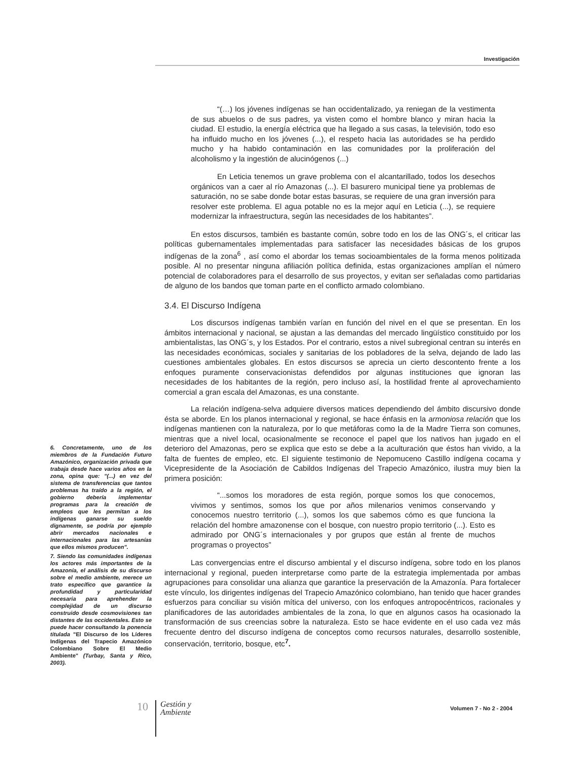Investigación
6. Concretamente, uno de los miembros de la Fundación Futuro Amazónico, organización privada que trabaja desde hace varios años en la zona, opina que: "(...) en vez del sistema de transferencias que tantos problemas ha traído a la región, el gobierno debería implementar programas para la creación de empleos que les permitan a los indígenas ganarse su sueldo dignamente, se podría por ejemplo abrir mercados nacionales e internacionales para las artesanías que ellos mismos producen".
7. Siendo las comunidades indígenas los actores más importantes de la Amazonía, el análisis de su discurso sobre el medio ambiente, merece un trato específico que garantice la profundidad y particularidad necesaria para aprehender la complejidad de un discurso construido desde cosmovisiones tan distantes de las occidentales. Esto se puede hacer consultando la ponencia titulada "El Discurso de los Líderes Indígenas del Trapecio Amazónico Colombiano Sobre El Medio Ambiente" (Turbay, Santa y Rico, 2003).
“(…) los jóvenes indígenas se han occidentalizado, ya reniegan de la vestimenta de sus abuelos o de sus padres, ya visten como el hombre blanco y miran hacia la ciudad. El estudio, la energía eléctrica que ha llegado a sus casas, la televisión, todo eso ha influido mucho en los jóvenes (...), el respeto hacia las autoridades se ha perdido mucho y ha habido contaminación en las comunidades por la proliferación del alcoholismo y la ingestión de alucinógenos (...)
En Leticia tenemos un grave problema con el alcantarillado, todos los desechos orgánicos van a caer al río Amazonas (...). El basurero municipal tiene ya problemas de saturación, no se sabe donde botar estas basuras, se requiere de una gran inversión para resolver este problema. El agua potable no es la mejor aquí en Leticia (...), se requiere modernizar la infraestructura, según las necesidades de los habitantes”.
En estos discursos, también es bastante común, sobre todo en los de las ONG´s, el criticar las políticas gubernamentales implementadas para satisfacer las necesidades básicas de los grupos indígenas de la zona<sup>6</sup> , así como el abordar los temas socioambientales de la forma menos politizada posible. Al no presentar ninguna afiliación política definida, estas organizaciones amplían el número potencial de colaboradores para el desarrollo de sus proyectos, y evitan ser señaladas como partidarias de alguno de los bandos que toman parte en el conflicto armado colombiano.
3.4. El Discurso Indígena
Los discursos indígenas también varían en función del nivel en el que se presentan. En los ámbitos internacional y nacional, se ajustan a las demandas del mercado lingüístico constituido por los ambientalistas, las ONG´s, y los Estados. Por el contrario, estos a nivel subregional centran su interés en las necesidades económicas, sociales y sanitarias de los pobladores de la selva, dejando de lado las cuestiones ambientales globales. En estos discursos se aprecia un cierto descontento frente a los enfoques puramente conservacionistas defendidos por algunas instituciones que ignoran las necesidades de los habitantes de la región, pero incluso así, la hostilidad frente al aprovechamiento comercial a gran escala del Amazonas, es una constante.
La relación indígena-selva adquiere diversos matices dependiendo del ámbito discursivo donde ésta se aborde. En los planos internacional y regional, se hace énfasis en la armoniosa relación que los indígenas mantienen con la naturaleza, por lo que metáforas como la de la Madre Tierra son comunes, mientras que a nivel local, ocasionalmente se reconoce el papel que los nativos han jugado en el deterioro del Amazonas, pero se explica que esto se debe a la aculturación que éstos han vivido, a la falta de fuentes de empleo, etc. El siguiente testimonio de Nepomuceno Castillo indígena cocama y Vicepresidente de la Asociación de Cabildos Indígenas del Trapecio Amazónico, ilustra muy bien la primera posición:
“...somos los moradores de esta región, porque somos los que conocemos, vivimos y sentimos, somos los que por años milenarios venimos conservando y conocemos nuestro territorio (...), somos los que sabemos cómo es que funciona la relación del hombre amazonense con el bosque, con nuestro propio territorio (...). Esto es admirado por ONG´s internacionales y por grupos que están al frente de muchos programas o proyectos”
Las convergencias entre el discurso ambiental y el discurso indígena, sobre todo en los planos internacional y regional, pueden interpretarse como parte de la estrategia implementada por ambas agrupaciones para consolidar una alianza que garantice la preservación de la Amazonía. Para fortalecer este vínculo, los dirigentes indígenas del Trapecio Amazónico colombiano, han tenido que hacer grandes esfuerzos para conciliar su visión mítica del universo, con los enfoques antropocéntricos, racionales y planificadores de las autoridades ambientales de la zona, lo que en algunos casos ha ocasionado la transformación de sus creencias sobre la naturaleza. Esto se hace evidente en el uso cada vez más frecuente dentro del discurso indígena de conceptos como recursos naturales, desarrollo sostenible, conservación, territorio, bosque, etc<sup>7</sup>.
10
Gestión y
Ambiente
Volumen 7 - No 2 - 2004